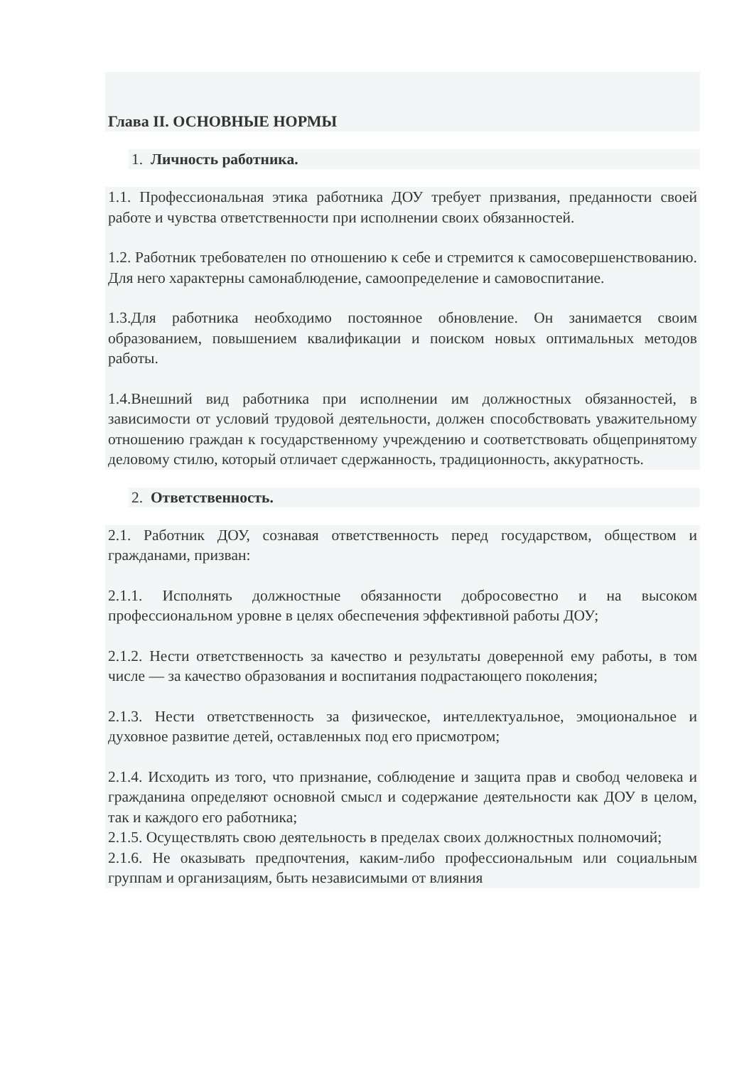Глава II. ОСНОВНЫЕ НОРМЫ
1. Личность работника.
1.1. Профессиональная этика работника ДОУ требует призвания, преданности своей работе и чувства ответственности при исполнении своих обязанностей.
1.2. Работник требователен по отношению к себе и стремится к самосовершенствованию. Для него характерны самонаблюдение, самоопределение и самовоспитание.
1.3.Для работника необходимо постоянное обновление. Он занимается своим образованием, повышением квалификации и поиском новых оптимальных методов работы.
1.4.Внешний вид работника при исполнении им должностных обязанностей, в зависимости от условий трудовой деятельности, должен способствовать уважительному отношению граждан к государственному учреждению и соответствовать общепринятому деловому стилю, который отличает сдержанность, традиционность, аккуратность.
2. Ответственность.
2.1. Работник ДОУ, сознавая ответственность перед государством, обществом и гражданами, призван:
2.1.1. Исполнять должностные обязанности добросовестно и на высоком профессиональном уровне в целях обеспечения эффективной работы ДОУ;
2.1.2. Нести ответственность за качество и результаты доверенной ему работы, в том числе — за качество образования и воспитания подрастающего поколения;
2.1.3. Нести ответственность за физическое, интеллектуальное, эмоциональное и духовное развитие детей, оставленных под его присмотром;
2.1.4. Исходить из того, что признание, соблюдение и защита прав и свобод человека и гражданина определяют основной смысл и содержание деятельности как ДОУ в целом, так и каждого его работника;
2.1.5. Осуществлять свою деятельность в пределах своих должностных полномочий;
2.1.6. Не оказывать предпочтения, каким-либо профессиональным или социальным группам и организациям, быть независимыми от влияния